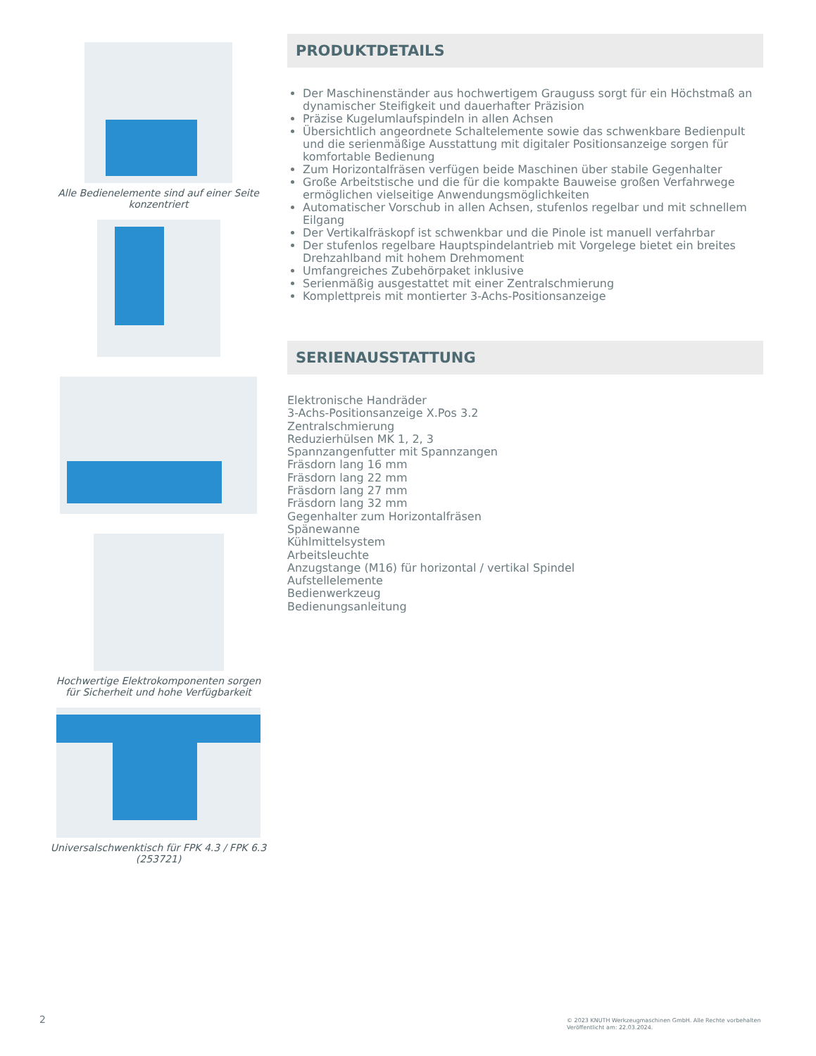Alle Bedienelemente sind auf einer Seite konzentriert
Hochwertige Elektrokomponenten sorgen für Sicherheit und hohe Verfügbarkeit
Universalschwenktisch für FPK 4.3 / FPK 6.3 (253721)
PRODUKTDETAILS
Der Maschinenständer aus hochwertigem Grauguss sorgt für ein Höchstmaß an dynamischer Steifigkeit und dauerhafter Präzision
Präzise Kugelumlaufspindeln in allen Achsen
Übersichtlich angeordnete Schaltelemente sowie das schwenkbare Bedienpult und die serienmäßige Ausstattung mit digitaler Positionsanzeige sorgen für komfortable Bedienung
Zum Horizontalfräsen verfügen beide Maschinen über stabile Gegenhalter
Große Arbeitstische und die für die kompakte Bauweise großen Verfahrwege ermöglichen vielseitige Anwendungsmöglichkeiten
Automatischer Vorschub in allen Achsen, stufenlos regelbar und mit schnellem Eilgang
Der Vertikalfräskopf ist schwenkbar und die Pinole ist manuell verfahrbar
Der stufenlos regelbare Hauptspindelantrieb mit Vorgelege bietet ein breites Drehzahlband mit hohem Drehmoment
Umfangreiches Zubehörpaket inklusive
Serienmäßig ausgestattet mit einer Zentralschmierung
Komplettpreis mit montierter 3-Achs-Positionsanzeige
SERIENAUSSTATTUNG
Elektronische Handräder
3-Achs-Positionsanzeige X.Pos 3.2
Zentralschmierung
Reduzierhülsen MK 1, 2, 3
Spannzangenfutter mit Spannzangen
Fräsdorn lang 16 mm
Fräsdorn lang 22 mm
Fräsdorn lang 27 mm
Fräsdorn lang 32 mm
Gegenhalter zum Horizontalfräsen
Spänewanne
Kühlmittelsystem
Arbeitsleuchte
Anzugstange (M16) für horizontal / vertikal Spindel
Aufstellelemente
Bedienwerkzeug
Bedienungsanleitung
2
© 2023 KNUTH Werkzeugmaschinen GmbH. Alle Rechte vorbehalten
Veröffentlicht am: 22.03.2024.